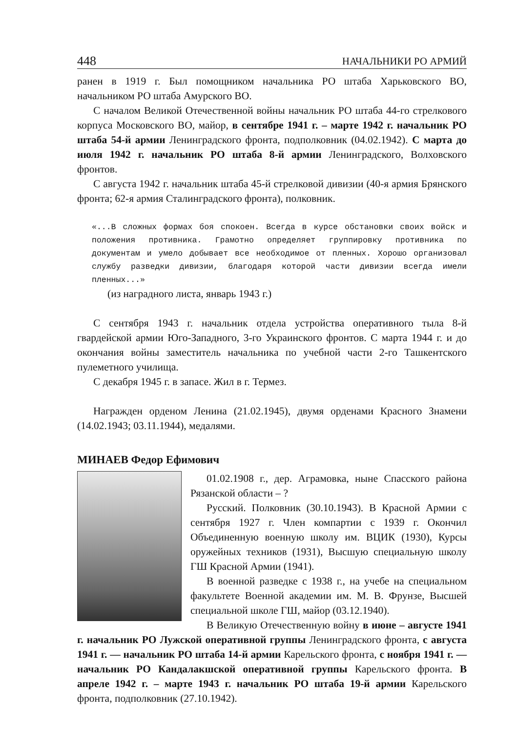448 НАЧАЛЬНИКИ РО АРМИЙ
ранен в 1919 г. Был помощником начальника РО штаба Харьковского ВО, начальником РО штаба Амурского ВО.
С началом Великой Отечественной войны начальник РО штаба 44-го стрелкового корпуса Московского ВО, майор, в сентябре 1941 г. – марте 1942 г. начальник РО штаба 54-й армии Ленинградского фронта, подполковник (04.02.1942). С марта до июля 1942 г. начальник РО штаба 8-й армии Ленинградского, Волховского фронтов.
С августа 1942 г. начальник штаба 45-й стрелковой дивизии (40-я армия Брянского фронта; 62-я армия Сталинградского фронта), полковник.
«...В сложных формах боя спокоен. Всегда в курсе обстановки своих войск и положения противника. Грамотно определяет группировку противника по документам и умело добывает все необходимое от пленных. Хорошо организовал службу разведки дивизии, благодаря которой части дивизии всегда имели пленных...»
(из наградного листа, январь 1943 г.)
С сентября 1943 г. начальник отдела устройства оперативного тыла 8-й гвардейской армии Юго-Западного, 3-го Украинского фронтов. С марта 1944 г. и до окончания войны заместитель начальника по учебной части 2-го Ташкентского пулеметного училища.
С декабря 1945 г. в запасе. Жил в г. Термез.
Награжден орденом Ленина (21.02.1945), двумя орденами Красного Знамени (14.02.1943; 03.11.1944), медалями.
МИНАЕВ Федор Ефимович
01.02.1908 г., дер. Аграмовка, ныне Спасского района Рязанской области – ?
Русский. Полковник (30.10.1943). В Красной Армии с сентября 1927 г. Член компартии с 1939 г. Окончил Объединенную военную школу им. ВЦИК (1930), Курсы оружейных техников (1931), Высшую специальную школу ГШ Красной Армии (1941).
В военной разведке с 1938 г., на учебе на специальном факультете Военной академии им. М. В. Фрунзе, Высшей специальной школе ГШ, майор (03.12.1940).
В Великую Отечественную войну в июне – августе 1941 г. начальник РО Лужской оперативной группы Ленинградского фронта, с августа 1941 г. — начальник РО штаба 14-й армии Карельского фронта, с ноября 1941 г. — начальник РО Кандалакшской оперативной группы Карельского фронта. В апреле 1942 г. – марте 1943 г. начальник РО штаба 19-й армии Карельского фронта, подполковник (27.10.1942).